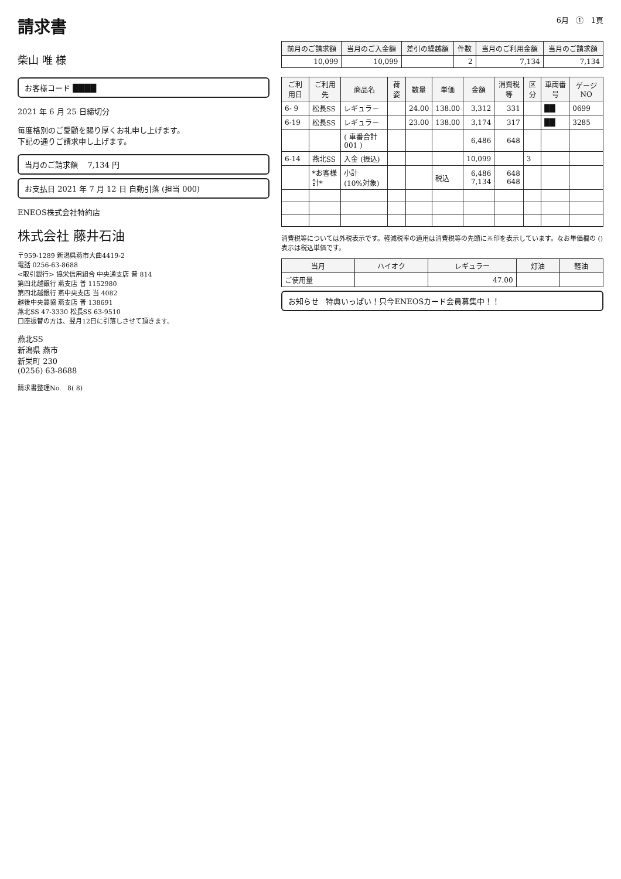請求書
6月 ① 1頁
柴山 唯 様
お客様コード ████
2021 年 6 月 25 日締切分
毎度格別のご愛顧を賜り厚くお礼申し上げます。
下記の通りご請求申し上げます。
当月のご請求額 7,134 円
お支払日 2021 年 7 月 12 日 自動引落 (担当 000)
ENEOS株式会社特約店
株式会社 藤井石油
〒959-1289 新潟県燕市大曲4419-2
電話 0256-63-8688
<取引銀行> 協栄信用組合 中央通支店 普 814
第四北越銀行 燕支店 普 1152980
第四北越銀行 燕中央支店 当 4082
越後中央農協 燕支店 普 138691
燕北SS 47-3330 松長SS 63-9510
口座振替の方は、翌月12日に引落しさせて頂きます。
燕北SS
新潟県 燕市
新栄町 230
(0256) 63-8688
請求書整理No. 8( 8)
| 前月のご請求額 | 当月のご入金額 | 差引の繰越額 | 件数 | 当月のご利用金額 | 当月のご請求額 |
| --- | --- | --- | --- | --- | --- |
| 10,099 | 10,099 | | 2 | 7,134 | 7,134 |
| ご利用日 | ご利用先 | 商品名 | 荷姿 | 数量 | 単価 | 金額 | 消費税等 | 区分 | 車両番号 | ゲージNO |
| --- | --- | --- | --- | --- | --- | --- | --- | --- | --- | --- |
| 6- 9 | 松長SS | レギュラー | | 24.00 | 138.00 | 3,312 | 331 | | ██ | 0699 |
| 6-19 | 松長SS | レギュラー | | 23.00 | 138.00 | 3,174 | 317 | | ██ | 3285 |
| | | ( 車番合計 001 ) | | | | 6,486 | 648 | | | |
| 6-14 | 燕北SS | 入金 (振込) | | | | 10,099 | | 3 | | |
| | *お客様計* | 小計 (10%対象) | | | 税込 | 6,486 7,134 | 648 648 | | | |
消費税等については外税表示です。軽減税率の適用は消費税等の先頭に※印を表示しています。なお単価欄の () 表示は税込単価です。
| 当月 | ハイオク | レギュラー | 灯油 | 軽油 |
| --- | --- | --- | --- | --- |
| ご使用量 | | 47.00 | | |
お知らせ 特典いっぱい！只今ENEOSカード会員募集中！！